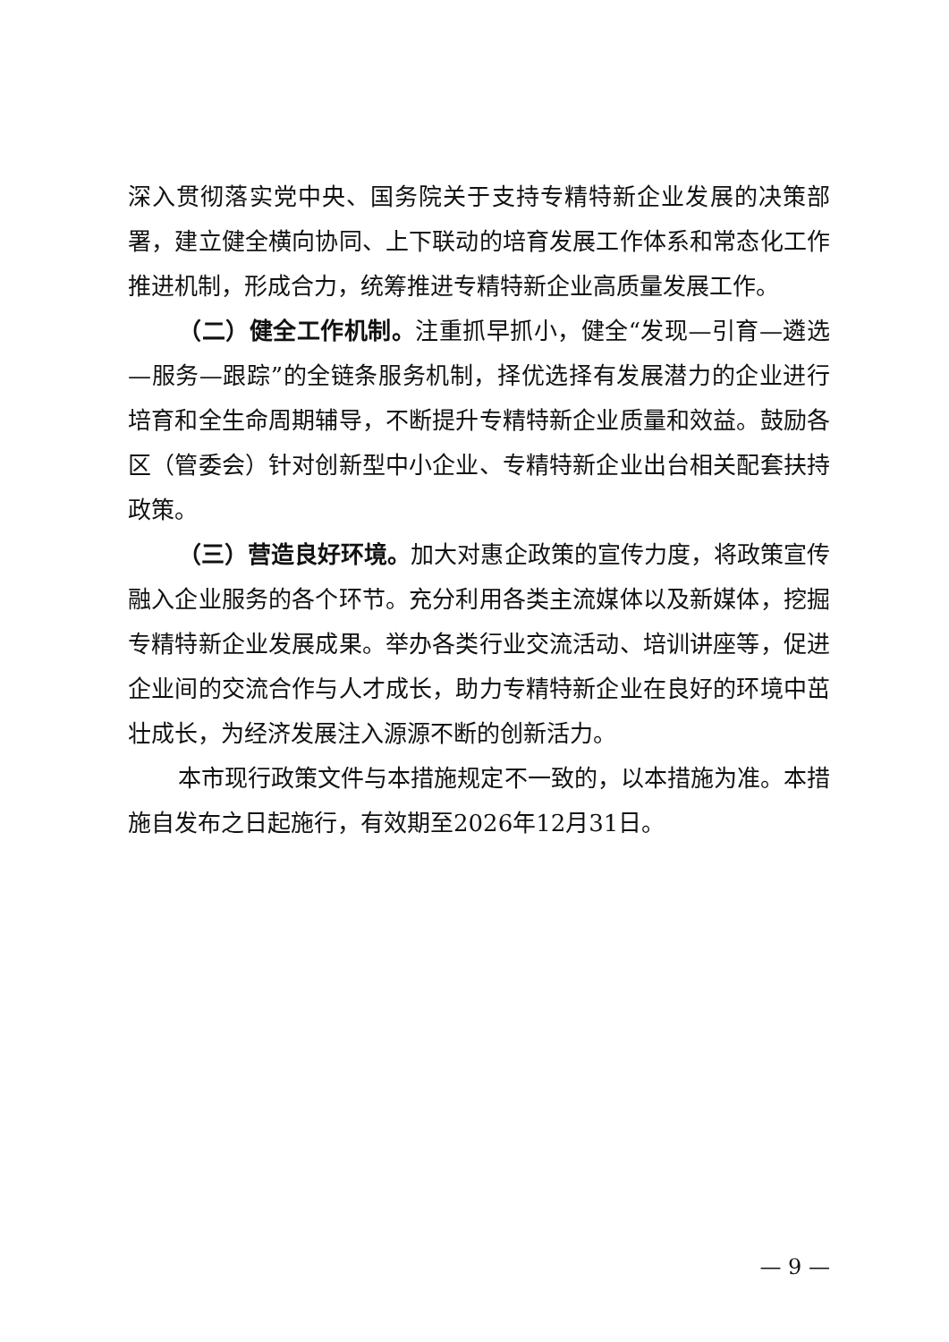深入贯彻落实党中央、国务院关于支持专精特新企业发展的决策部署，建立健全横向协同、上下联动的培育发展工作体系和常态化工作推进机制，形成合力，统筹推进专精特新企业高质量发展工作。
（二）健全工作机制。注重抓早抓小，健全“发现—引育—遴选—服务—跟踪”的全链条服务机制，择优选择有发展潜力的企业进行培育和全生命周期辅导，不断提升专精特新企业质量和效益。鼓励各区（管委会）针对创新型中小企业、专精特新企业出台相关配套扶持政策。
（三）营造良好环境。加大对惠企政策的宣传力度，将政策宣传融入企业服务的各个环节。充分利用各类主流媒体以及新媒体，挖掘专精特新企业发展成果。举办各类行业交流活动、培训讲座等，促进企业间的交流合作与人才成长，助力专精特新企业在良好的环境中茁壮成长，为经济发展注入源源不断的创新活力。
本市现行政策文件与本措施规定不一致的，以本措施为准。本措施自发布之日起施行，有效期至2026年12月31日。
— 9 —